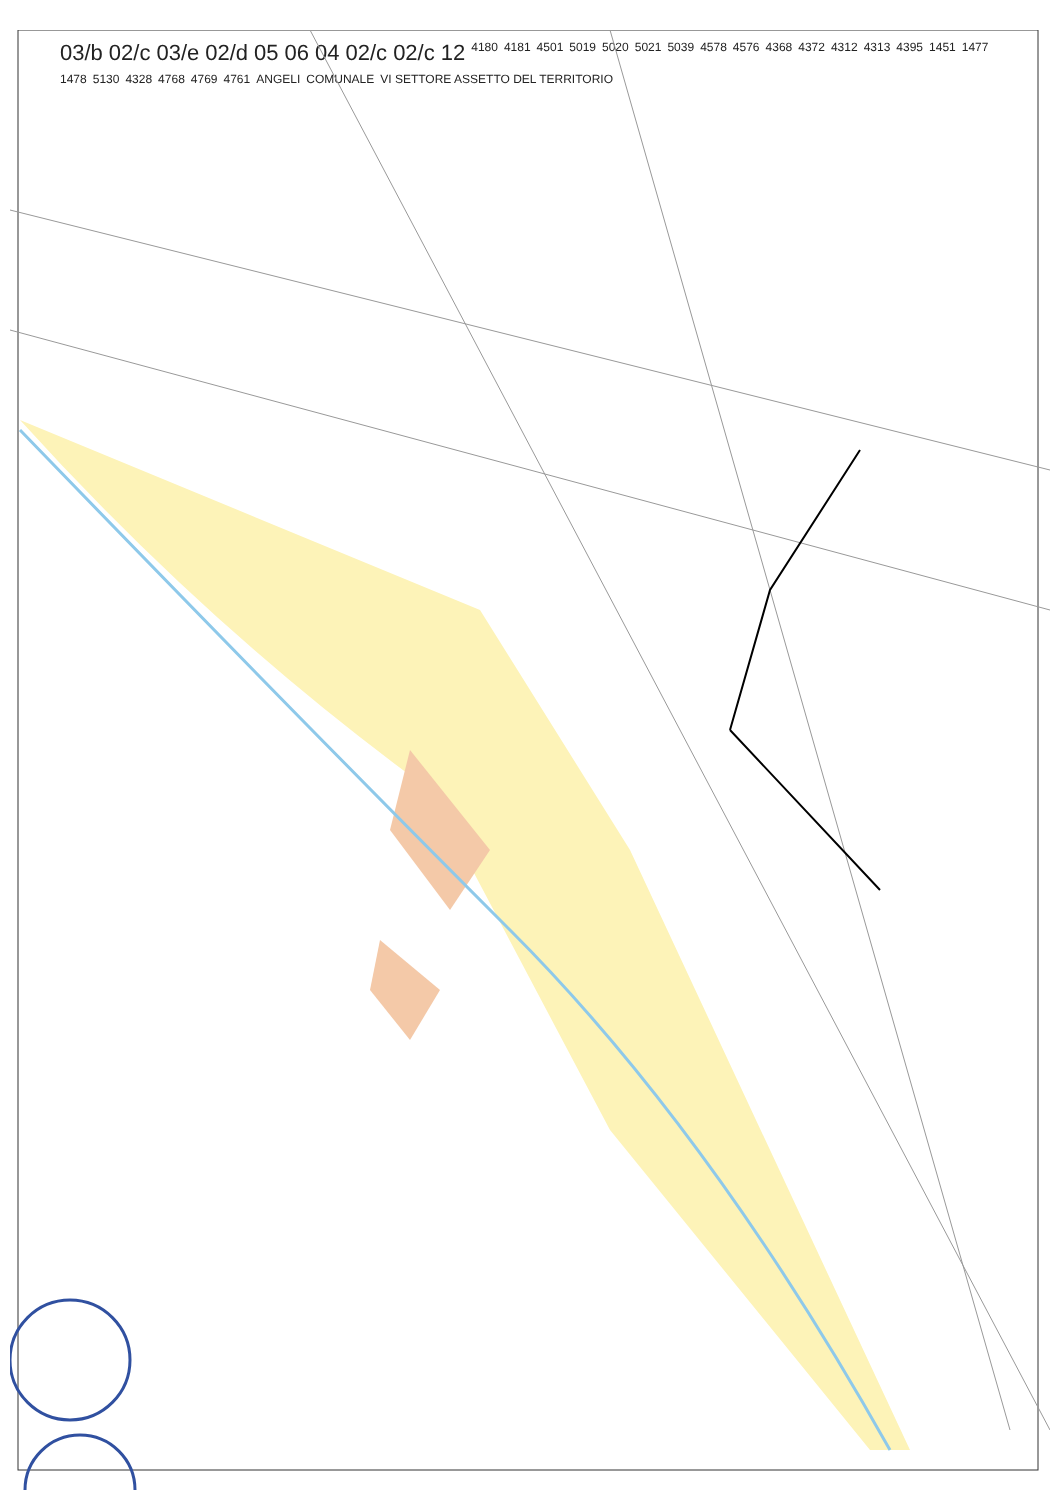03/b 02/c 03/e 02/d 05 06 04 02/c 02/c 12 4180 4181 4501 5019 5020 5021 5039 4578 4576 4368 4372 4312 4313 4395 1451 1477 1478 5130 4328 4768 4769 4761 ANGELI COMUNALE VI SETTORE ASSETTO DEL TERRITORIO